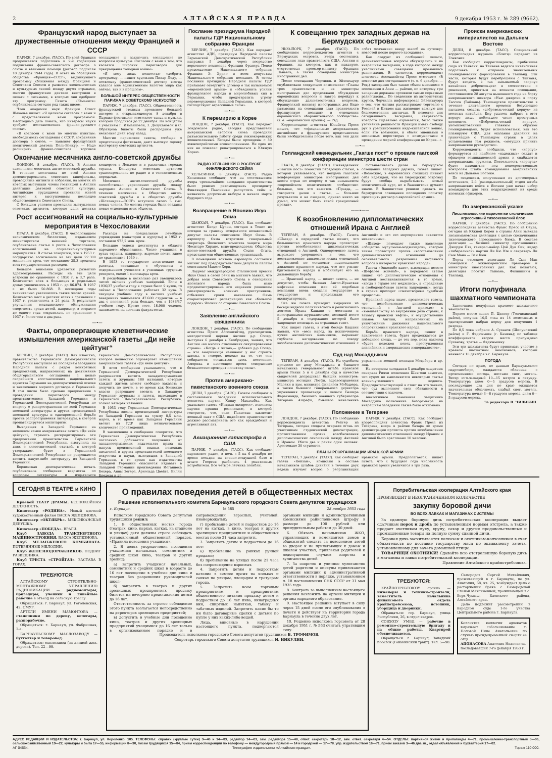2 АЛТАЙСКАЯ ПРАВДА 9 декабря 1953 г. № 289 (9662).
Французский народ выступает за дружественные отношения между Францией и СССР
ПАРИЖ, 7 декабря. (ТАСС). По всей Франции продолжается подготовка к 9-й годовщине подписания франко-советского договора о союзе и взаимной помощи (договор подписан 10 декабря 1944 года). В ответ на обращение общества «Франция—СССР», выдвинувшего программу сближения между Францией и Советским Союзом и развития экономических и культурных связей между двумя странами, многие французские деятели выступили в печати с письмами, в которых они одобряют эту программу. Газета «Юманите» опубликовала сегодня ряд таких писем.
Член академии наук Франции Огюст Шевалье пишет: «Я целиком согласен с вами и с представленной вами программой. Необходимо дать понять, что интересы науки требуют восстановления франко-русского союза».
«Я согласен с вами по многим пунктам: необходимость соглашения с СССР, сохранение договора о союзе, — заявляет французский политический деятель Поль-Бонкур. — Надо расширить франко-советское торговое соглашение и заключить соглашение по вопросам культуры. Согласен с вами в том, что касается широких переговоров для прекращения холодной войны».
«Я могу лишь полностью одобрить программу, — пишет художник Пикар Леду, — поскольку франко-советский договор всегда казался мне единственным залогом мира как сейчас, так и в прошлом».
БОЛЬШОЙ ИНТЕРЕС ОБЩЕСТВЕННОСТИ ПАРИЖА К СОВЕТСКОМУ ИСКУССТВУ
ПАРИЖ, 7 декабря. (ТАСС). Общественность французской столицы проявляет большой интерес к открывающемуся 8 декабря в Париже фестивалю советского танца и музыки, который продлится до 22 декабря. На концерты с участием Г. Измайловой, З. Долухановой и С. Образцова билеты были распроданы уже несколько дней тому назад.
Многие парижские газеты, сообщая о предстоящем фестивале, дают высокую оценку мастерству советских артистов.
Окончание месячника англо-советской дружбы
ЛОНДОН, 8 декабря. (ТАСС). В Англии закончился месячник англо-советской дружбы. В течение месячника по всей Англии демонстрировались советские кинофильмы, проводились митинги и собрания, на многих из которых выступали члены гостившей в Англии делегации деятелей советской культуры. Английские трудящиеся проявили живой интерес к выступлениям посланцев общественности Советского Союза.
С большим успехом проходили выступления советских артистов, которые дали десятки концертов в Лондоне и в различных городах страны. Концерты советских артистов транслировались по радио и в телевизионных передачах.
Месячник англо-советской дружбы способствовал укреплению дружбы между народами Англии и Советского Союза. В течение месячника в Общество англо-советской дружбы и в общество дружбы «Шотландия—СССР» вступило около 5 тыс. новых членов. Во многих городах были созданы новые отделения этих обществ.
Рост ассигнований на социально-культурные мероприятия в Чехословакии
ПРАГА, 8 декабря. (ТАСС). В чехословацком экономическом бюллетене, издаваемом министерством внешней торговли, опубликована статья о росте в Чехословакии ассигнований на социально-культурные мероприятия. В статье говорится, что в 1953 г. государство ассигновало на эти цели 22.300 миллионов крон, что составляет 25,3 процента всех государственных расходов.
Большое внимание уделяется развитию здравоохранения. Расходы на эти цели возросли по сравнению с 1950 г. в 3,7 раза. Количество коек в больницах и родильных домах увеличилось в 1953 г. до 86.874. В 1937 г. их было 50.868. В последние годы значительно увеличилось также число врачей. Количество мест в детских яслях в сравнении с 1937 г. увеличилось в 24 раза. В результате улучшения медицинского обслуживания смертность среди детей, например, в возрасте до одного года сократилась по сравнению с 1937 г. более чем в два раза.
Расходы на специальные лечебные учреждения (санатории и курорты) в 1952 г. составили 973,2 млн. крон.
Большие успехи достигнуты в области народного образования. Число учащихся в вузах страны, например, выросло почти вдвое по сравнению с 1949 г.
В 1953 г. государство ассигновало на расходы, связанные с обучением и содержанием учеников в училищах трудовых резервов, около 1 миллиарда крон.
В республике в несколько раз увеличилось число высших учебных заведений. Если в 1936/37 учебном году в стране было 9 вузов, то сейчас в Чехословакии работает 32 вуза. В текущем учебном году в высших учебных заведениях занимается 47.600 студентов — в два с половиной раза больше, чем в 1936/37 учебном году. Кроме того, 18.900 человек занимаются на заочных факультетах.
—•—
Факты, опровергающие клеветнические измышления американской газеты „Ди нейе цейтунг“
БЕРЛИН, 7 декабря. (ТАСС). Как известно, правительство Германской Демократической Республики выступило на последнем заседании Народной палаты с рядом конкретных предложений, направленных на достижение общегерманского соглашения с целью скорейшего восстановления национального единства Германии на демократической основе и заключения мирного договора с Германией. В том числе было сделано предложение о проведении переговоров между представителями Западной Германии и Германской Демократической Республики по вопросу о распространении по всей Германии немецкой литературы и других произведений немецкой культуры и одновременной борьбе против распространения литературы, в которой пропагандируется милитаризм.
Выходящая в Западной Германии на немецком языке американская газета «Ди нейе цейтунг», стремясь дискредитировать эти предложения правительства Германской Демократической Республики, выступила на днях с клеветнической статьей, в которой утверждает, будто в Германской Демократической Республике не разрешается ввозить какую-либо литературу из Западной Германии.
Берлинская демократическая печать опубликовала сообщение ведомства по вопросам литературы и издательств Германской Демократической Республики, которое полностью опровергает измышления американской газеты «Ди нейе цейтунг».
В этом сообщении указывается, что в Германской Демократической Республике разрешается ввозить западногерманские газеты и журналы 180 названий, которые каждый житель может свободно заказать и получить по почте, в то время как боннские власти разрешают ввозить в Западную Германию журналы и газеты, выходящие в Германской Демократической Республике, только четырех названий.
В 1953 году Германская Демократическая Республика ввезла произведений литературы из Западной Германии на сумму 8,5 млн. марок, в то время как Западная Германия ввозит из ГДР лишь незначительное количество произведений.
В заключение в сообщении говорится, что Германская Демократическая Республика постоянно добивается получения от западногерманских издательств права на выпуск произведений видных немецких писателей и других представителей немецкого искусства и науки, выходящих в Западной Германии, в то время как издательства Западной Германии опасаются издавать в Западной Германии произведения Иоганнеса Бехера, Анны Зегерс, Арнольда Цвейга, Вилли Бределя и др.
Послание президиума Народной палаты ГДР Национальному собранию Франции
БЕРЛИН, 7 декабря. (ТАСС). Как передает агентство АДН, президиум Народной палаты Германской Демократической Республики направил 5 декабря через посредство верховного комиссара Франции Франсуа Понсэ председателю Национального собрания Франции Э. Эррио и всем депутатам Национального собрания послание. В своем послании президиум Народной палаты ГДР призывает отвергнуть договор о так называемой «европейской армии» и «объединить усилия французского народа и миролюбивых сил в Германии, чтобы предотвратить угрозу перевооружения Западной Германии, в которой господствуют агрессивные силы».
—•—
К перемирию в Корее
ЛОНДОН, 7 декабря. (ТАСС). Как передает лондонское радио, сегодня представители американской стороны снова проводили разъяснительную работу среди южнокорейских военнопленных. Беседы были проведены с 30 южнокорейскими военнопленными. Ни один из них не пожелал репатриироваться в Южную Корею.
—•—
РАДИО ХЕЛЬСИНКИ О РОСПУСКЕ ФИНЛЯНДСКОГО СЕЙМА
ХЕЛЬСИНКИ, 8 декабря. (ТАСС). Радио Хельсинки сообщает, что на состоявшемся вчера чрезвычайном заседании правительства было решено рекомендовать президенту Финляндии Паасикиви распустить сейм и назначить досрочные выборы в начале марта будущего года.
—•—
Возвращение в Японию Икуо Ояма
ШАНХАЙ, 7 декабря. (ТАСС). Как сообщает агентство Киодо Цусин, сегодня в Токио из поездки за границу возвратился независимый депутат палаты советников Икуо Ояма. В аэропорту Ояма встретили генеральный секретарь Японского комитета защиты мира Иоситаро Хирано, вице-председатель Общества японо-советской дружбы Содзи Огата, представители общественных организаций.
В помещении вокзала аэропорта состоялся митинг под председательством депутата палаты советников Макото Хори.
Лауреат международной Сталинской премии Икуо Ояма в своей речи на митинге заявил, что добрая воля Советского Союза в отношении японского народа была ясно продемонстрирована его недавним решением репатриировать военных преступников, отбывших сроки наказания. Ояма охарактеризовал репатриацию как «большой подарок» Японии со стороны Советского Союза.
—•—
Заявление английского священника
ЛОНДОН, 7 декабря. (ТАСС). По сообщению агентства Пресс Ассошиэйтед, руководитель методистской церкви Англии д-р Сопер, выступая 6 декабря в Кембридже, заявил, что Англия «во многих отношениях оккупированная страна». «Когда я читаю,— добавил д-р Сопер, — что американцы начинают у нас строить школы, я говорю, похоже на то, что они собираются оставаться здесь постоянно. Америка в настоящее время совершенно безжалостно проводит политику силы».
—•—
Против американо-пакистанского военного союза
ДЕЛИ, 7 декабря. (ТАСС). Газеты сообщают о состоявшемся заседании исполнительного комитета партии Хинду Махасабха. Как указывает газета «Индиан экспресс», исполком партии принял резолюцию, в которой говорится, что, если Пакистан заключит военный пакт с США, индийское правительство должно рассматривать это как враждебный и агрессивный акт.
—•—
Авиационная катастрофа в США
ПАРИЖ, 7 декабря. (ТАСС). Как сообщает парижское радио, в ночь с 5 на 6 декабря во время посадки на военно-воздушной базе в штате Георгия разбились 4 реактивных истребителя. Все четыре летчика погибли.
К совещанию трех западных держав на Бермудских островах
НЬЮ-ЙОРК, 7 декабря. (ТАСС). По сообщениям корреспондентов агентств с Бермудских островов, вчера состоялись совещания глав правительств США, Англии и Франции, на котором, как и накануне, отсутствовал премьер-министр Франции Ланьель, а также совещание министров иностранных дел.
После совещания Черчилль и Эйзенхауэр опубликовали следующее коммюнике: «Главы трех правительств и их министры иностранных дел продолжали обсуждение европейских вопросов и завтра перейдут к обсуждению дальневосточных вопросов. Французский министр иностранных дел Бидо разъяснил на совещании глав правительств французскую позицию в отношении европейского оборонительного сообщества» (т. е. «европейской армии»). — Ред.
Корреспондент агентства Юнайтед Пресс пишет, что «официальные американские, английские и французские представители были необщительны после того, как они дали «обет молчания» ввиду жалоб на «утечку» новостей после первого заседания».
Как следует из сообщений печати, дальневосточные вопросы обсуждались и на вчерашнем заседании, в ходе которого между участниками совещания проявились разногласия. В частности, корреспондент агентства Ассошиэйтед Пресс отмечает: «В повестке дня сегодняшнего (т. е. 6 декабря. — Ред.) заседания был также обмен мнениями о положении в Азии — районе, по которому три западные державы проявили самые серьезные разногласия... По сведениям из авторитетных кругов, Черчилль информировал Эйзенхауэра о том, что Англия рассматривает торговлю с Россией и Китаем как жизненно важную для благосостояния англичан. В повестке дня сегодняшнего заседания, секретность которого тщательно охраняется, было также уточнение решимости Франции иметь свободу рук в урегулировании индо-китайской войны, если это возможно, и обмен мнениями о негласных переговорах с коммунистами о проведении мирной конференции по Корее...».
—•—
Голландский еженедельник „Гаагше пост“ о провале гаагской конференции министров шести стран
ГААГА, 8 декабря. (ТАСС). Еженедельник «Гаагше пост» поместил передовую статью, в которой указывается, что неудача гаагской конференции министров иностранных дел шести стран по вопросу о так называемом «европейском политическом сообществе» большая, чем это кажется. «Правда, — говорится далее в статье, — больших результатов и не ожидали, однако никто не думал, что может быть такой грандиозный провал».
Останавливаясь далее на бермудском совещании западных держав, газета пишет: «Возможно, в европейских столицах питают себя надеждой, что на Бермудских островах будут сообща вырабатывать новый политический курс, но в Вашингтоне думают иначе. В Вашингтоне решили сделать на бермудском совещании последнюю попытку протащить договор о европейской армии».
——•——
К возобновлению дипломатических отношений Ирана с Англией
ТЕГЕРАН, 8 декабря. (ТАСС). Газета «Шахед» в передовой статье пишет, что большинство иранского народа протестует против возобновления дипломатических отношений с Англией. Одновременно газета выражает уверенность в том, что восстановление дипломатических отношений с Англией не остановит национальное движение иранского народа, что это усилит бдительность народа и мобилизует его на дальнейшую борьбу.
— Иранский народ, — пишет газета, — не допустит, чтобы бывшая Англо-Иранская нефтяная компания или ей подобные компании вновь создали государство в государстве и продолжали его эксплуатировать.
Эта же газета приводит выдержки из беседы видного политического и религиозного деятеля Ирана Кашани с местными и иностранными журналистами, имевшей место 5 декабря и содержание которой было запрещено помещать на страницах газет.
Как пишет газета, в этой беседе Кашани заявил, что «весь народ, за исключением кучки английских наемников, выражает глубокое негодование по поводу возобновления дипломатических отношений с Англией» и что это мероприятие «является незаконным».
«Шахед» помещает также заявление «общества мусульман-моджахидов», которые также протестуют против «восстановления дипломатических отношений до окончательного разрешения нефтяного вопроса в интересах иранского народа».
Газета «Энкелябе каве», выходящая вместо «Шефагее эслейаб», в передовой статье пишет, что дипломатические отношения с Англией восстанавливаются в то время, «когда в стране нет меджлиса», а «правдивые и свободолюбивые газеты запрещены», когда в стране проходят «смехотворные судебные процессы».
Иранский народ знает, продолжает газета, что возобновление дипломатических отношений с Англией приведет к «вмешательству во внутренние дела страны, к захвату иранской нефти», к осуществлению планов Англии, направленных на уничтожение движения национального сопротивления иранского народа.
Борьба иранского народа, пишет в заключение газета, будет продолжаться до победного конца, — до тех пор, пока наконец «будет положен конец преступлениям английских и американских империалистов».
Суд над Мосаддыком
ТЕГЕРАН, 8 декабря. (ТАСС). На судебном процессе по делу Мосаддыка и бывшего начальника генерального штаба иранской армии Рияхи 5 и 6 декабря суд в качестве свидетелей допрашивал бывших министров: министра юстиции Лотфи, здравоохранения Малеки и зам. министра финансов Мобашера, а также бывшего генерального директора управления пропаганды и печати Башира Фарахманда, бывшего военного губернатора Тегерана Ашрафи, бывшего начальника управления военной полиции Модабера и др. лиц.
На вечернем заседании 5 декабря защитник генерала Рияхи полковник Шахголи заметил, что судом не выполняются некоторые статьи военно-уголовного кодекса. Председательствующий в ответ на это заявил, что суд выполняет свои обязанности в соответствии с законом.
Аналогичное замечание защитника Мосаддыка полковника Бозоргмехра на вчерашнем заседании также было отклонено.
Положение в Тегеране
ЛОНДОН, 7 декабря. (ТАСС). По сообщению корреспондента агентства Рейтер из Тегерана, сегодня солдаты открыли огонь по участникам студенческой демонстрации, протестовавшим против возобновления дипломатических отношений между Англией и Ираном. Убито два и ранен один человек. Арестовано 30 студентов.
ПАРИЖ, 7 декабря. (ТАСС). Как сообщает корреспондент агентства Франс Пресс из Тегерана, вчера в районе базара во время демонстрации протеста против возобновления дипломатических отношений между Ираном и Англией было арестовано 10 человек.
ПЛАНЫ РЕОРГАНИЗАЦИИ ИРАНСКОЙ АРМИИ
ТЕГЕРАН, 7 декабря. (ТАСС). Как сообщает газета «Кейхан», комиссия в составе начальников штабов дивизий в течение двух недель изучает вопрос о реорганизации иранской армии. Предполагается, пишет газета, что с будущего года численность иранской армии увеличится в три раза.
Происки американских империалистов на Дальнем Востоке
ДЕЛИ, 8 декабря. (ТАСС). Специальный корреспондент журнала «Блитц» передает из Гонконга:
Как сообщают корреспонденты, прибывшие сюда из Тайваня, на Тайване ведется интенсивная подготовка к отправке значительных гоминдановских формирований в Таиланд. Эти части, которые будут переброшены с Тайваня, будут входить в так называемый «корпус китайских добровольцев» в соответствии с решением, принятым на военном совещании, состоявшемся 28 августа нынешнего года на борту американского линкора «Нью джерси» в порту Гаосюн (Тайвань). Таиландское правительство в течение длительного времени безуспешно пыталось создать «добровольческий корпус» из местных китайцев. Ему удалось набрать в этот корпус лишь небольшое число преступных элементов. «Добровольческий корпус», укомплектованный главным образом гоминдановцами, будет использоваться, как это планируют США, для оказания давления на граничащие с Таиландом страны в целях установления там режимов, «могущих принять американское руководство».
Корреспонденты сообщили, что «корпус» формируется из наиболее «надежных» солдат и офицеров гоминдановской армии и снабжается американским оружием. Деятельность «корпуса» будет находиться под непосредственным контролем штаба командования американских войск на Дальнем Востоке.
По сведениям, полученным из достоверных источников, 2-й (разведывательный) отдел штаба американских войск в Японии уже начал набор командиров для этих подразделений из среды японских офицеров.
—•—
По американской указке
Лисынмановские марионетки сколачивают агрессивный тихоокеанский блок
ПАРИЖ, 7 декабря. (ТАСС). По сообщению корреспондента агентства Франс Пресс из Сеула, сегодня из Южной Кореи в страны Азии выехала лисынмановская делегация с целью сколачивания тихоокеанского агрессивного блока. В составе делегации — бывший «министр просвещения» Джордж Пэк, генерал-майор Цой Дук Син, лидер «либеральной» партии Ли Кю Юн и секретарь Ли Сын Мана — Ван Кюн.
Перед отъездом делегации Ли Сын Ман совещался с южнокорейским премьером и министром иностранных дел. Как полагают, делегация посетит Тайвань, Филиппины и Таиланд.
—•—
Итоги полуфинала шахматного чемпионата
Закончился полуфинал краевого шахматного чемпионата.
Первое место занял П. Циглер (Топчихинский район), получив 10,5 очка из 14 возможных и одновременно набрав норму для получения 1 разряда.
По 8,5 очка набрали А. Суханов (Шипуновский район) и Г. Федюнькин (г. Камень); по таблице коэффициентов второе место присуждено Суханову, третье — Федюнькину.
Эти три шахматиста будут принимать участие в краевом шахматном чемпионате, который начнется 10 декабря в г. Барнауле.
ПОГОДА
Сегодня по краю, по данным Барнаульского гидрометбюро, ожидается облачная с прояснениями погода, местами снег, метель. Ветер юго-западный 10—15 метров в секунду. Температура днем 0—5 градусов мороза. В последующие два дня по краю ожидается значительная облачность, слабый снег, метель. Температура ночью 3—8 градусов мороза, днем 0—5 градусов мороза.
За редактора В. ЧИЛИКИН.
СЕГОДНЯ В ТЕАТРЕ и КИНО
Краевой ТЕАТР ДРАМЫ. БЕСПОКОЙНАЯ ДОЛЖНОСТЬ.
Кинотеатр «РОДИНА». Новый цветной художественный фильм ВАССА ЖЕЛЕЗНОВА.
Кинотеатр «ОКТЯБРЬ». МЕКСИКАНСКАЯ ДЕВУШКА.
Кинотеатр «ПОБЕДА». ВРАГИ.
Клуб ЗАВОДА ТРАНСПОРТНОГО МАШИНОСТРОЕНИЯ. ВАССА ЖЕЛЕЗНОВА.
Клуб МЕЛАНЖЕВОГО КОМБИНАТА. ПОТЕРЯННЫЕ МЕЛОДИИ.
Клуб ЖЕЛЕЗНОДОРОЖНИКОВ. ПОДВИГ РАЗВЕДЧИКА.
Клуб ТРЕСТА «СТРОЙГАЗ». ЗАСТАВА В ГОРАХ.
ТРЕБУЮТСЯ:
АЛТАЙСКОМУ СТРОИТЕЛЬНО-МОНТАЖНОМУ УПРАВЛЕНИЮ РАДИОФИКАЦИИ — радиомонтеры, бригадиры, ученики и линейные рабочие в отъезд на сельскую трассу.
Обращаться: г. Барнаул, ул. Гоголевская, 42, СМУР.
АРТЕЛИ ИМЕНИ МАМОНТОВА — станочники по дереву, кочегары, разнорабочие.
Обращаться: г. Барнаул, ул. Фабричная, 2-а.
БАРНАУЛЬСКОМУ МАСЛОЗАВОДУ — бухгалтер и товаровед.
Обращаться: маслозавод (за линией жел. дороги). Тел. 22—99.
О правилах поведения детей в общественных местах
Решение исполнительного комитета Барнаульского городского Совета депутатов трудящихся
г. Барнаул. № 585 28 ноября 1953 года
Исполком городского Совета депутатов трудящихся решил:
1. В общественных местах города (театрах, кино, парках, катках, на стадионе и улицах) дети должны строго соблюдать установленный общественный порядок, «Правила поведения учащихся».
2. В целях упорядочения посещения учащимися начальных, семилетних и средних школ кино, театров и других зрелищ:
а) запретить учащимся начальных, семилетних и средних школ в возрасте до 16 лет посещение в учебные дни кино и театров без разрешения руководителей школ;
б) запретить в театрах и других зрелищных предприятиях продажу билетов на вечерние представления детям до 16 лет.
Ответственность за строгое соблюдение этого пункта возлагается непосредственно на директоров зрелищных предприятий;
в) допустить в учебные дни посещение кино, театров и других зрелищных предприятий учащимися до 16 лет только в организованном порядке и в сопровождении взрослых, учителей, пионервожатых;
г) пребывание детей и подростков до 16 лет на катках, в кино, театрах и других зрелищных предприятиях и общественных местах после 21 часа запретить.
3. Запретить детям и подросткам до 16 лет:
а) пребывание на рынках ручной продажи;
б) пребывание на улицах после 21 часа без сопровождения взрослых.
4. Запретить детям и подросткам катание в зимнее время на коньках и санках по улицам, площадям и тротуарам города.
5. Запретить всем торговым предприятиям и предприятиям общественного питания продажу детям и подросткам до 16 лет пива, виноградных вин, спиртных напитков, табаку и табачных изделий. Запретить какие бы то ни было договорные сделки с детьми по купле у них каких-либо вещей.
Лица, виновные в нарушении настоящего пункта, подвергаются органами милиции и административными комиссиями райисполкомов штрафу в размере до 100 рублей или принудительным работам до 30 дней.
6. Обязать начальников ЖКО, управляющих и комендантов домов и общежитий следить за поведением детей во дворах и на прилегающих к домам и школам участках, привлекая родителей к недопущению случаев озорства и хулиганства детей.
7. За озорство и уличное хулиганство детей родители и опекуны привлекаются органами милиции к административной ответственности в порядке, установленном п. 18 постановления СНК СССР от 31 мая 1935 года.
8. Контроль за выполнением настоящего решения возложить на органы милиции и органы народного образования.
9. Настоящее решение вступает в силу через 15 дней после его опубликования в печати и действует на территории города Барнаула в течение двух лет.
10. Решение исполкома горсовета от 28 декабря 1951 г. № 563 считать утратившим силу.
Председатель исполкома городского Совета депутатов трудящихся В. ТРОФИМОВ.
Секретарь городского Совета депутатов трудящихся И. НИКУЛИН.
Потребительская кооперация Алтайского края
ПРОИЗВОДИТ В НЕОГРАНИЧЕННОМ КОЛИЧЕСТВЕ
закупку боровой дичи
ВО ВСЕХ ЛАВКАХ И МАГАЗИНАХ СИСТЕМЫ
За сданную боровую дичь потребительская кооперация выдает сдатчикам порох и дробь по установленным нормам отстрела, а также продает охотникам муку, крупу, сахар и другие продовольственные и промышленные товары на полную сумму сданной дичи.
Боровая дичь засчитывается колхозам и охотникам-колхозникам в счет обязательств по поставке государству мяса по эквиваленту зачета, установленному для зачета домашней птицы.
ТОВАРИЩИ ОХОТНИКИ! Сдавайте всю отстреленную боровую дичь в магазины и лавки потребительской кооперации.
Правление Алтайского крайпотребсоюза.
ТРЕБУЮТСЯ:
КРАЙПОТРЕБСОЮЗУ срочно — инженеры и техники-строители, заместитель начальника финансового отдела крайпотребсоюза, истопник, уборщица и дворники.
Обращаться: гор. Барнаул, улица Республики, 26, в отдел кадров.
СОВХОЗУ УМВД — рабочие в ремонтно-строительную бригаду и на общие работы. Квартирой обеспечиваются.
Обращаться: г. Барнаул, Западный поселок (Гоньбинский тракт). Тел. 5—98.
Самородов Сергей Михайлович, проживающий в г. Барнауле, по ул. Анатолия, 68, кв. 25, возбуждает дело о расторжении брака с Самородовой Еленой Максимовной, проживающей в с. Верх-Чумыш, Баевского района, Алтайского края.
Дело подлежит рассмотрению в народном суде 1-го участка Центрального района г. Барнаула.
Коллектив коллегии адвокатов выражает соболезнование т. Поповой Нине Анатольевне по случаю преждевременной смерти ее отца
АПОНАСОВА Анатолия Ивановича,
последовавшей 7-го декабря 1953 г.
АДРЕС РЕДАКЦИИ И ИЗДАТЕЛЬСТВА: г. Барнаул, ул. Короленко, 105. ТЕЛЕФОНЫ: справки (круглые сутки) 3—46 и 14—03, редактор 14—03, зам. редактора 15—48, ответ. секретарь 18—12, зам. ответ. секретаря 4—54. ОТДЕЛЫ: партийной жизни и пропаганды 4—71, промышленно-транспортный 3—06, сельскохозяйственный 19—22, культуры и быта 17—55, информации 8—30, писем трудящихся 15—84, прием корреспонденции по телефону — междугородный прямой — 14 и городской — 17—78. упр. издательством 16—71, прием заказов 3—46 два зв., отдел объявлений и бухгалтерия 17—02.
АГ 04654. Типография издательства «Алтайская правда». Тираж 110.000.